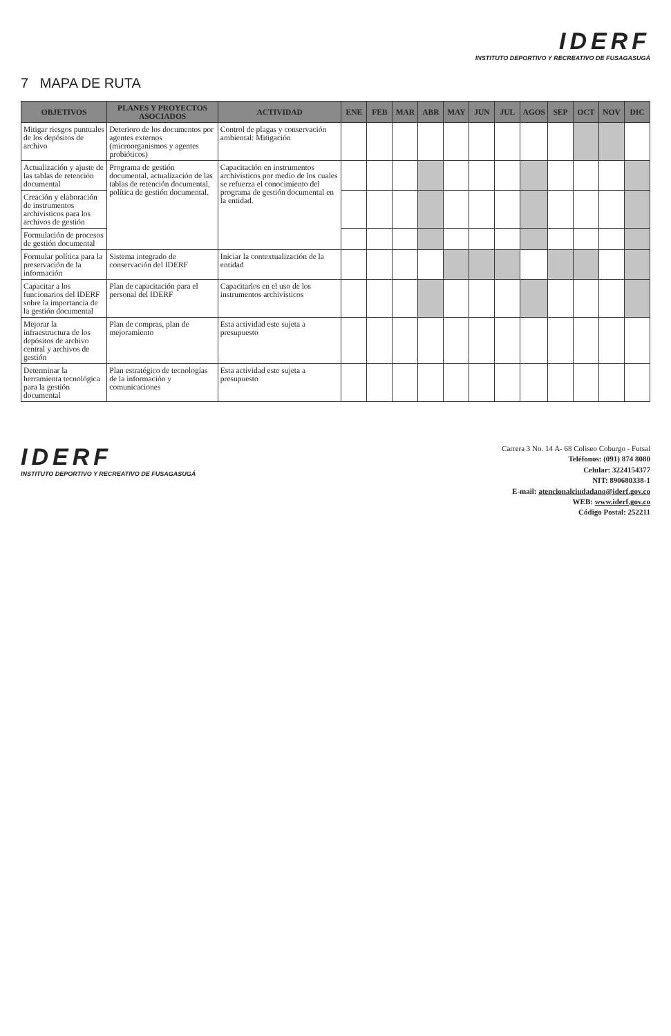IDERF
INSTITUTO DEPORTIVO Y RECREATIVO DE FUSAGASUGÁ
7 MAPA DE RUTA
| OBJETIVOS | PLANES Y PROYECTOS ASOCIADOS | ACTIVIDAD | ENE | FEB | MAR | ABR | MAY | JUN | JUL | AGOS | SEP | OCT | NOV | DIC |
| --- | --- | --- | --- | --- | --- | --- | --- | --- | --- | --- | --- | --- | --- | --- |
| Mitigar riesgos puntuales de los depósitos de archivo | Deterioro de los documentos por agentes externos (microorganismos y agentes probióticos) | Control de plagas y conservación ambiental: Mitigación | | | | | | | | | | | | |
| Actualización y ajuste de las tablas de retención documental | Programa de gestión documental, actualización de las tablas de retención documental, política de gestión documental. | Capacitación en instrumentos archivísticos por medio de los cuales se refuerza el conocimiento del programa de gestión documental en la entidad. | | | | | | | | | | | | |
| Creación y elaboración de instrumentos archivísticos para los archivos de gestión | | | | | | | | | | | | | | |
| Formulación de procesos de gestión documental | | | | | | | | | | | | | | |
| Formular política para la preservación de la información | Sistema integrado de conservación del IDERF | Iniciar la contextualización de la entidad | | | | | | | | | | | | |
| Capacitar a los funcionarios del IDERF sobre la importancia de la gestión documental | Plan de capacitación para el personal del IDERF | Capacitarlos en el uso de los instrumentos archivísticos | | | | | | | | | | | | |
| Mejorar la infraestructura de los depósitos de archivo central y archivos de gestión | Plan de compras, plan de mejoramiento | Esta actividad este sujeta a presupuesto | | | | | | | | | | | | |
| Determinar la herramienta tecnológica para la gestión documental | Plan estratégico de tecnologías de la información y comunicaciones | Esta actividad este sujeta a presupuesto | | | | | | | | | | | | |
IDERF
INSTITUTO DEPORTIVO Y RECREATIVO DE FUSAGASUGÁ
Carrera 3 No. 14 A- 68 Coliseo Coburgo - Futsal
Teléfonos: (091) 874 8080
Celular: 3224154377
NIT: 890680338-1
E-mail: atencionalciudadano@iderf.gov.co
WEB: www.iderf.gov.co
Código Postal: 252211